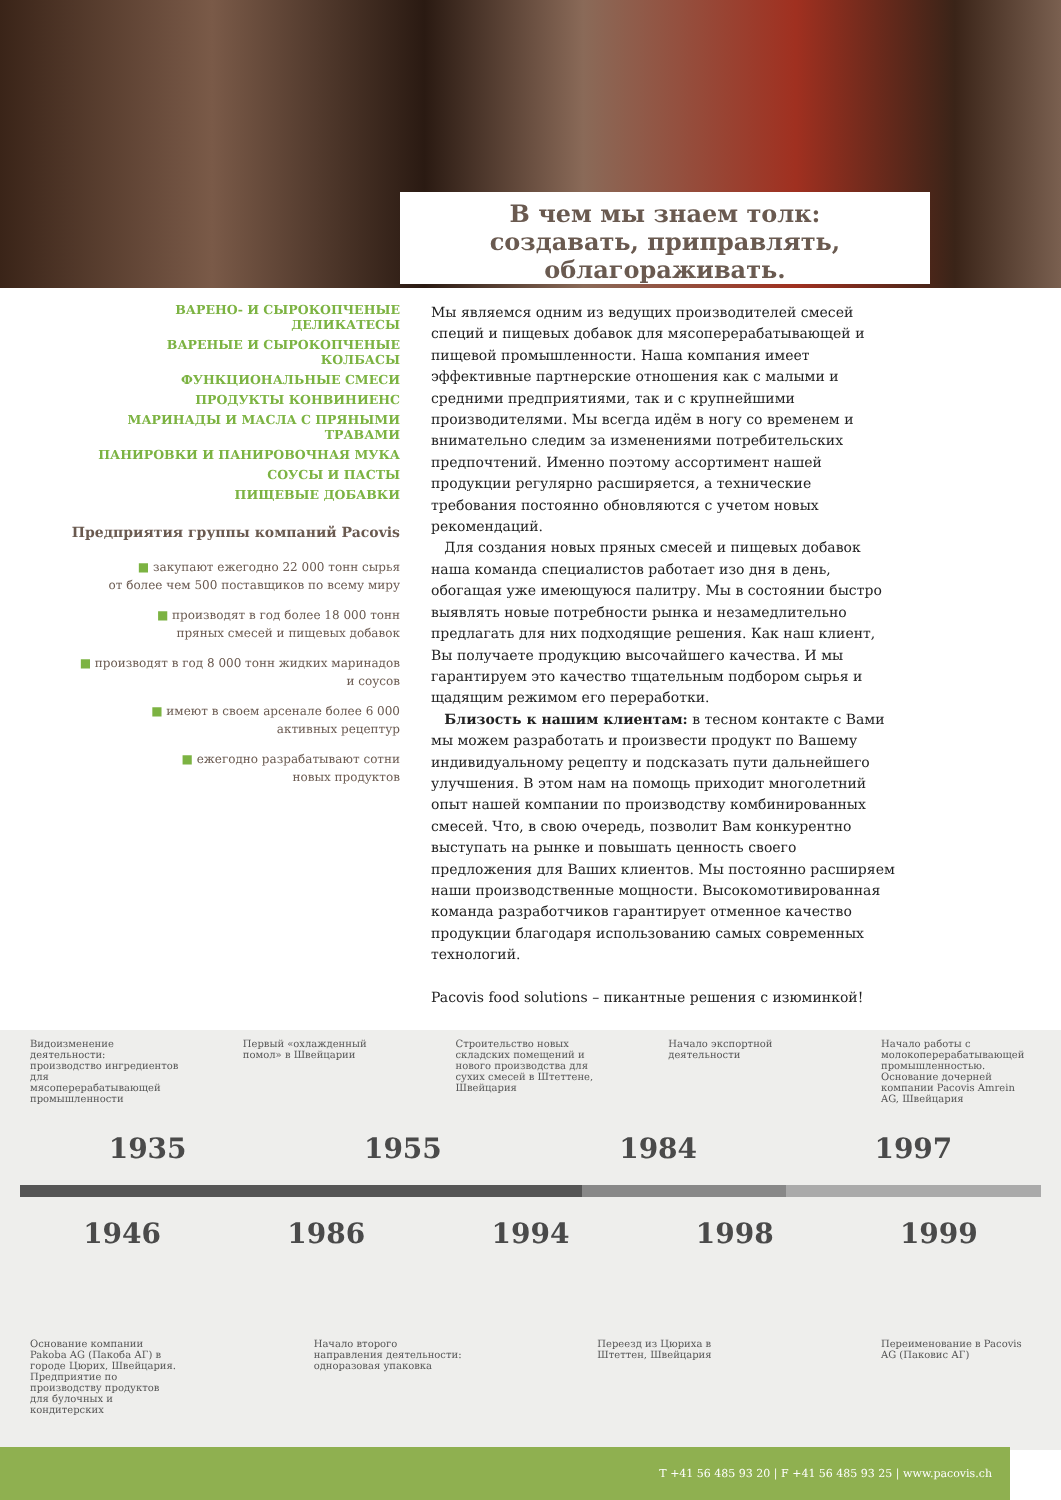В чем мы знаем толк:
создавать, приправлять,
облагораживать.
ВАРЕНО- И СЫРОКОПЧЕНЫЕ
ДЕЛИКАТЕСЫ
ВАРЕНЫЕ И СЫРОКОПЧЕНЫЕ
КОЛБАСЫ
ФУНКЦИОНАЛЬНЫЕ СМЕСИ
ПРОДУКТЫ КОНВИНИЕНС
МАРИНАДЫ И МАСЛА С ПРЯНЫМИ
ТРАВАМИ
ПАНИРОВКИ И ПАНИРОВОЧНАЯ МУКА
СОУСЫ И ПАСТЫ
ПИЩЕВЫЕ ДОБАВКИ
Предприятия группы компаний Pacovis
■ закупают ежегодно 22 000 тонн сырья
от более чем 500 поставщиков по всему миру
■ производят в год более 18 000 тонн
пряных смесей и пищевых добавок
■ производят в год 8 000 тонн жидких маринадов
и соусов
■ имеют в своем арсенале более 6 000
активных рецептур
■ ежегодно разрабатывают сотни
новых продуктов
Мы являемся одним из ведущих производителей смесей специй и пищевых добавок для мясоперерабатывающей и пищевой промышленности. Наша компания имеет эффективные партнерские отношения как с малыми и средними предприятиями, так и с крупнейшими производителями. Мы всегда идём в ногу со временем и внимательно следим за изменениями потребительских предпочтений. Именно поэтому ассортимент нашей продукции регулярно расширяется, а технические требования постоянно обновляются с учетом новых рекомендаций.
Для создания новых пряных смесей и пищевых добавок наша команда специалистов работает изо дня в день, обогащая уже имеющуюся палитру. Мы в состоянии быстро выявлять новые потребности рынка и незамедлительно предлагать для них подходящие решения. Как наш клиент, Вы получаете продукцию высочайшего качества. И мы гарантируем это качество тщательным подбором сырья и щадящим режимом его переработки.
Близость к нашим клиентам: в тесном контакте с Вами мы можем разработать и произвести продукт по Вашему индивидуальному рецепту и подсказать пути дальнейшего улучшения. В этом нам на помощь приходит многолетний опыт нашей компании по производству комбинированных смесей. Что, в свою очередь, позволит Вам конкурентно выступать на рынке и повышать ценность своего предложения для Ваших клиентов. Мы постоянно расширяем наши производственные мощности. Высокомотивированная команда разработчиков гарантирует отменное качество продукции благодаря использованию самых современных технологий.
Pacovis food solutions – пикантные решения с изюминкой!
Видоизменение деятельности: производство ингредиентов для мясоперерабатывающей промышленности
Первый «охлажденный помол» в Швейцарии
Строительство новых складских помещений и нового производства для сухих смесей в Штеттене, Швейцария
Начало экспортной деятельности
Начало работы с молокоперерабатывающей промышленностью. Основание дочерней компании Pacovis Amrein AG, Швейцария
1935 1955 1984 1997
1946 1986 1994 1998 1999
Основание компании Pakoba AG (Пакоба АГ) в городе Цюрих, Швейцария. Предприятие по производству продуктов для булочных и кондитерских
Начало второго направления деятельности: одноразовая упаковка
Переезд из Цюриха в Штеттен, Швейцария
Переименование в Pacovis AG (Паковис АГ)
T +41 56 485 93 20 | F +41 56 485 93 25 | www.pacovis.ch